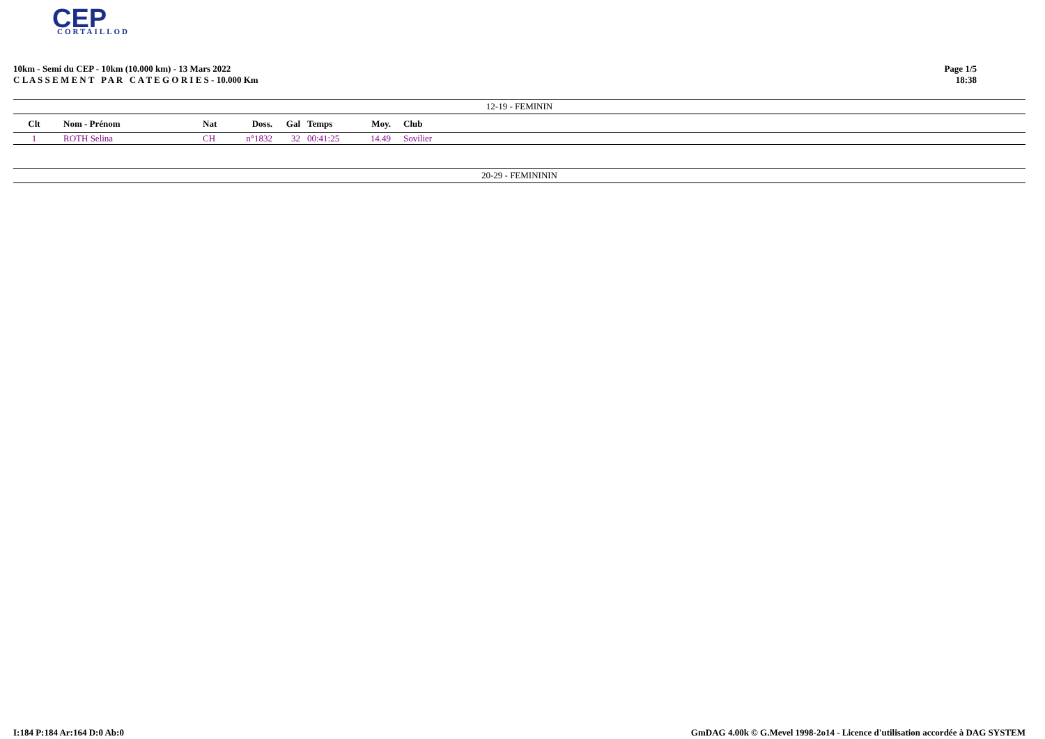CEP
CORTAILLOD
10km - Semi du CEP - 10km (10.000 km) - 13 Mars 2022
C L A S S E M E N T P A R C A T E G O R I E S - 10.000 Km
Page 1/5
18:38
12-19 - FEMININ
| Clt | Nom - Prénom | Nat | Doss. | Gal | Temps | Moy. | Club |
| --- | --- | --- | --- | --- | --- | --- | --- |
| 1 | ROTH Selina | CH | n°1832 | 32 | 00:41:25 | 14.49 | Sovilier |
20-29 - FEMINININ
I:184 P:184 Ar:164 D:0 Ab:0 GmDAG 4.00k © G.Mevel 1998-2o14 - Licence d'utilisation accordée à DAG SYSTEM